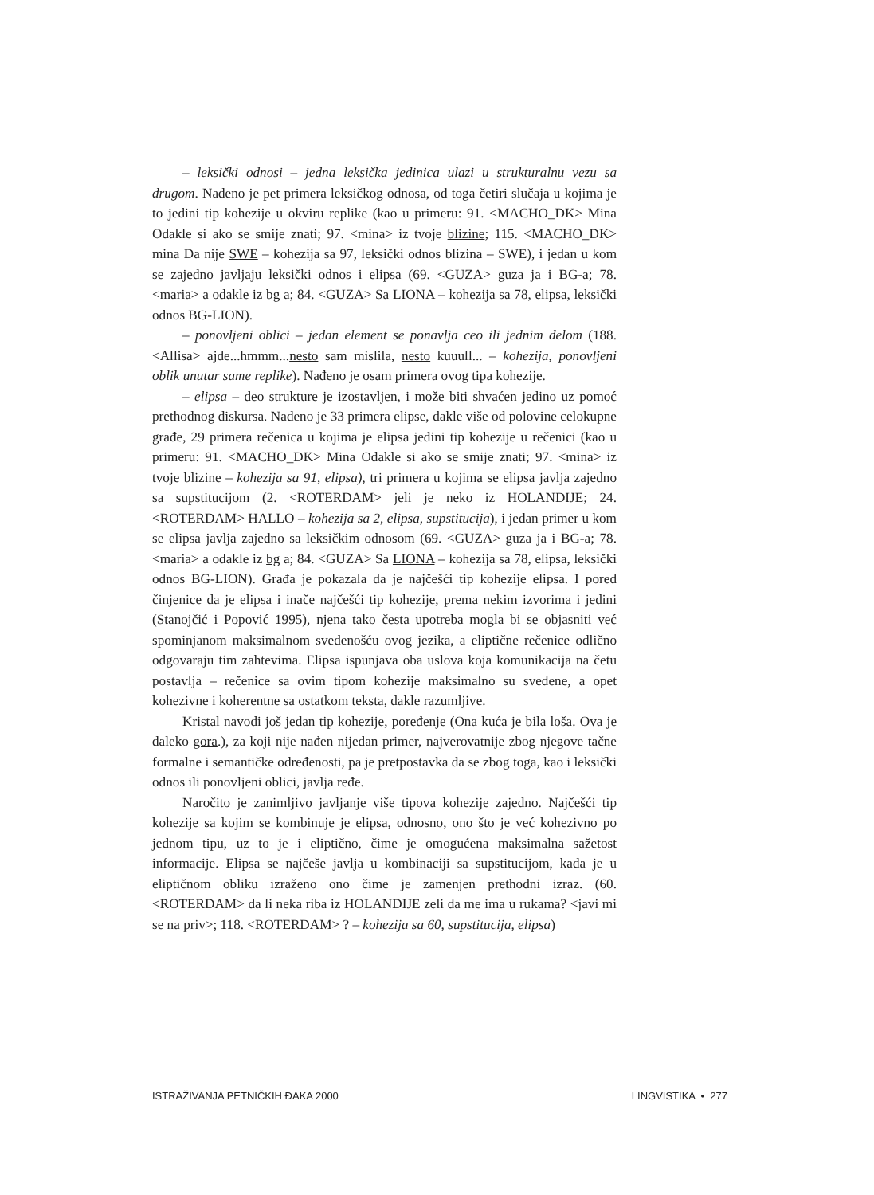– leksički odnosi – jedna leksička jedinica ulazi u strukturalnu vezu sa drugom. Nađeno je pet primera leksičkog odnosa, od toga četiri slučaja u kojima je to jedini tip kohezije u okviru replike (kao u primeru: 91. <MACHO_DK> Mina Odakle si ako se smije znati; 97. <mina> iz tvoje blizine; 115. <MACHO_DK> mina Da nije SWE – kohezija sa 97, leksički odnos blizina – SWE), i jedan u kom se zajedno javljaju leksički odnos i elipsa (69. <GUZA> guza ja i BG-a; 78. <maria> a odakle iz bg a; 84. <GUZA> Sa LIONA – kohezija sa 78, elipsa, leksički odnos BG-LION).
– ponovljeni oblici – jedan element se ponavlja ceo ili jednim delom (188. <Allisa> ajde...hmmm...nesto sam mislila, nesto kuuull... – kohezija, ponovljeni oblik unutar same replike). Nađeno je osam primera ovog tipa kohezije.
– elipsa – deo strukture je izostavljen, i može biti shvaćen jedino uz pomoć prethodnog diskursa. Nađeno je 33 primera elipse, dakle više od polovine celokupne građe, 29 primera rečenica u kojima je elipsa jedini tip kohezije u rečenici (kao u primeru: 91. <MACHO_DK> Mina Odakle si ako se smije znati; 97. <mina> iz tvoje blizine – kohezija sa 91, elipsa), tri primera u kojima se elipsa javlja zajedno sa supstitucijom (2. <ROTERDAM> jeli je neko iz HOLANDIJE; 24. <ROTERDAM> HALLO – kohezija sa 2, elipsa, supstitucija), i jedan primer u kom se elipsa javlja zajedno sa leksičkim odnosom (69. <GUZA> guza ja i BG-a; 78. <maria> a odakle iz bg a; 84. <GUZA> Sa LIONA – kohezija sa 78, elipsa, leksički odnos BG-LION). Građa je pokazala da je najčešći tip kohezije elipsa. I pored činjenice da je elipsa i inače najčešći tip kohezije, prema nekim izvorima i jedini (Stanojčić i Popović 1995), njena tako česta upotreba mogla bi se objasniti već spominjanom maksimalnom svedenošću ovog jezika, a eliptične rečenice odlično odgovaraju tim zahtevima. Elipsa ispunjava oba uslova koja komunikacija na četu postavlja – rečenice sa ovim tipom kohezije maksimalno su svedene, a opet kohezivne i koherentne sa ostatkom teksta, dakle razumljive.
Kristal navodi još jedan tip kohezije, poređenje (Ona kuća je bila loša. Ova je daleko gora.), za koji nije nađen nijedan primer, najverovatnije zbog njegove tačne formalne i semantičke određenosti, pa je pretpostavka da se zbog toga, kao i leksički odnos ili ponovljeni oblici, javlja ređe.
Naročito je zanimljivo javljanje više tipova kohezije zajedno. Najčešći tip kohezije sa kojim se kombinuje je elipsa, odnosno, ono što je već kohezivno po jednom tipu, uz to je i eliptično, čime je omogućena maksimalna sažetost informacije. Elipsa se najčeše javlja u kombinaciji sa supstitucijom, kada je u eliptičnom obliku izraženo ono čime je zamenjen prethodni izraz. (60. <ROTERDAM> da li neka riba iz HOLANDIJE zeli da me ima u rukama? <javi mi se na priv>; 118. <ROTERDAM> ? – kohezija sa 60, supstitucija, elipsa)
ISTRAŽIVANJA PETNIČKIH ĐAKA 2000 LINGVISTIKA • 277